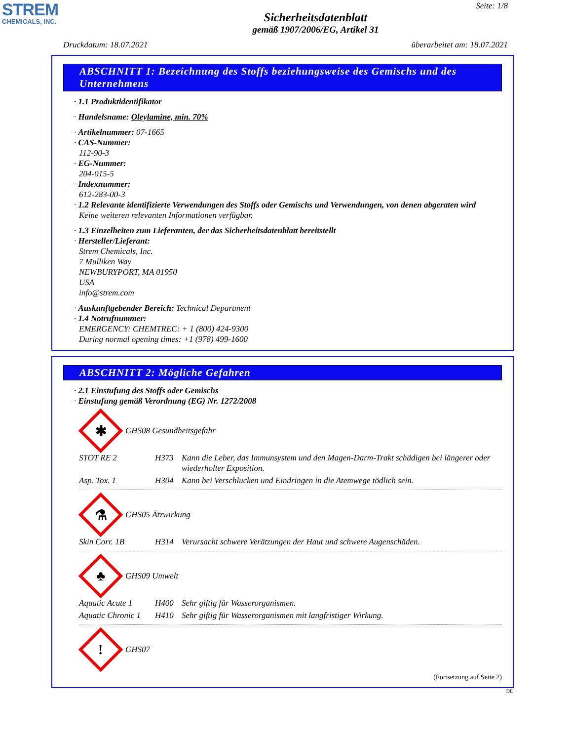STREM
CHEMICALS, INC.
Seite: 1/8
Sicherheitsdatenblatt
gemäß 1907/2006/EG, Artikel 31
Druckdatum: 18.07.2021 überarbeitet am: 18.07.2021
ABSCHNITT 1: Bezeichnung des Stoffs beziehungsweise des Gemischs und des Unternehmens
· 1.1 Produktidentifikator
· Handelsname: Oleylamine, min. 70%
· Artikelnummer: 07-1665
· CAS-Nummer:
112-90-3
· EG-Nummer:
204-015-5
· Indexnummer:
612-283-00-3
· 1.2 Relevante identifizierte Verwendungen des Stoffs oder Gemischs und Verwendungen, von denen abgeraten wird
Keine weiteren relevanten Informationen verfügbar.
· 1.3 Einzelheiten zum Lieferanten, der das Sicherheitsdatenblatt bereitstellt
· Hersteller/Lieferant:
Strem Chemicals, Inc.
7 Mulliken Way
NEWBURYPORT, MA 01950
USA
info@strem.com
· Auskunftgebender Bereich: Technical Department
· 1.4 Notrufnummer:
EMERGENCY: CHEMTREC: + 1 (800) 424-9300
During normal opening times: +1 (978) 499-1600
ABSCHNITT 2: Mögliche Gefahren
· 2.1 Einstufung des Stoffs oder Gemischs
· Einstufung gemäß Verordnung (EG) Nr. 1272/2008
✱
GHS08 Gesundheitsgefahr
| STOT RE 2 | H373 | Kann die Leber, das Immunsystem und den Magen-Darm-Trakt schädigen bei längerer oder wiederholter Exposition. |
| Asp. Tox. 1 | H304 | Kann bei Verschlucken und Eindringen in die Atemwege tödlich sein. |
⚗
GHS05 Ätzwirkung
| Skin Corr. 1B | H314 | Verursacht schwere Verätzungen der Haut und schwere Augenschäden. |
♣
GHS09 Umwelt
| Aquatic Acute 1 | H400 | Sehr giftig für Wasserorganismen. |
| Aquatic Chronic 1 | H410 | Sehr giftig für Wasserorganismen mit langfristiger Wirkung. |
!
GHS07
(Fortsetzung auf Seite 2)
DE